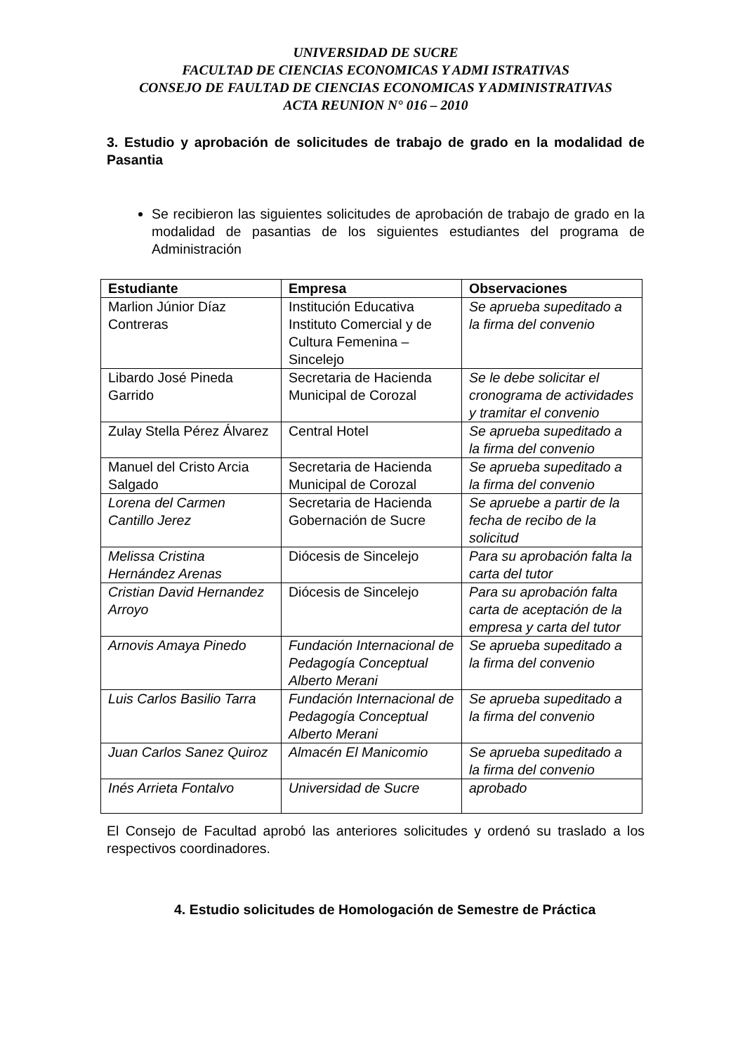UNIVERSIDAD DE SUCRE
FACULTAD DE CIENCIAS ECONOMICAS Y ADMI ISTRATIVAS
CONSEJO DE FAULTAD DE CIENCIAS ECONOMICAS Y ADMINISTRATIVAS
ACTA REUNION N° 016 – 2010
3. Estudio y aprobación de solicitudes de trabajo de grado en la modalidad de Pasantia
Se recibieron las siguientes solicitudes de aprobación de trabajo de grado en la modalidad de pasantias de los siguientes estudiantes del programa de Administración
| Estudiante | Empresa | Observaciones |
| --- | --- | --- |
| Marlion Júnior Díaz Contreras | Institución Educativa Instituto Comercial y de Cultura Femenina – Sincelejo | Se aprueba supeditado a la firma del convenio |
| Libardo José Pineda Garrido | Secretaria de Hacienda Municipal de Corozal | Se le debe solicitar el cronograma de actividades y tramitar el convenio |
| Zulay Stella Pérez Álvarez | Central Hotel | Se aprueba supeditado a la firma del convenio |
| Manuel del Cristo Arcia Salgado | Secretaria de Hacienda Municipal de Corozal | Se aprueba supeditado a la firma del convenio |
| Lorena del Carmen Cantillo Jerez | Secretaria de Hacienda Gobernación de Sucre | Se apruebe a partir de la fecha de recibo de la solicitud |
| Melissa Cristina Hernández Arenas | Diócesis de Sincelejo | Para su aprobación falta la carta del tutor |
| Cristian David Hernandez Arroyo | Diócesis de Sincelejo | Para su aprobación falta carta de aceptación de la empresa y carta del tutor |
| Arnovis Amaya Pinedo | Fundación Internacional de Pedagogía Conceptual Alberto Merani | Se aprueba supeditado a la firma del convenio |
| Luis Carlos Basilio Tarra | Fundación Internacional de Pedagogía Conceptual Alberto Merani | Se aprueba supeditado a la firma del convenio |
| Juan Carlos Sanez Quiroz | Almacén El Manicomio | Se aprueba supeditado a la firma del convenio |
| Inés Arrieta Fontalvo | Universidad de Sucre | aprobado |
El Consejo de Facultad aprobó las anteriores solicitudes y ordenó su traslado a los respectivos coordinadores.
4. Estudio solicitudes de Homologación de Semestre de Práctica